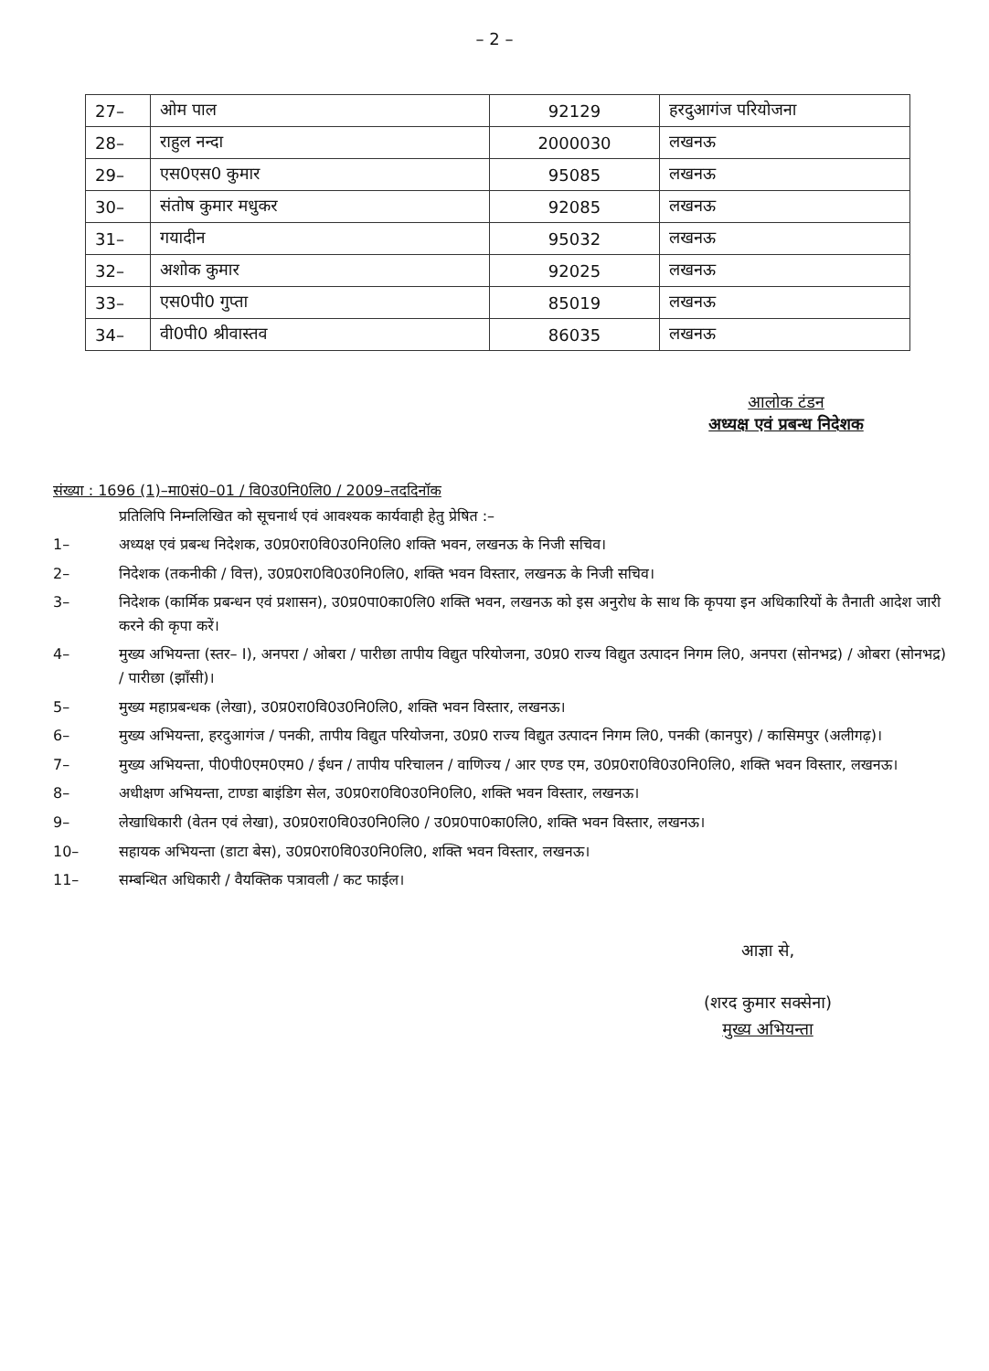– 2 –
| 27– | ओम पाल | 92129 | हरदुआगंज परियोजना |
| 28– | राहुल नन्दा | 2000030 | लखनऊ |
| 29– | एस0एस0 कुमार | 95085 | लखनऊ |
| 30– | संतोष कुमार मधुकर | 92085 | लखनऊ |
| 31– | गयादीन | 95032 | लखनऊ |
| 32– | अशोक कुमार | 92025 | लखनऊ |
| 33– | एस0पी0 गुप्ता | 85019 | लखनऊ |
| 34– | वी0पी0 श्रीवास्तव | 86035 | लखनऊ |
आलोक टंडन
अध्यक्ष एवं प्रबन्ध निदेशक
संख्या : 1696 (1)–मा0सं0–01 / वि0उ0नि0लि0 / 2009–तददिनॉक
प्रतिलिपि निम्नलिखित को सूचनार्थ एवं आवश्यक कार्यवाही हेतु प्रेषित :–
1– अध्यक्ष एवं प्रबन्ध निदेशक, उ0प्र0रा0वि0उ0नि0लि0 शक्ति भवन, लखनऊ के निजी सचिव।
2– निदेशक (तकनीकी / वित्त), उ0प्र0रा0वि0उ0नि0लि0, शक्ति भवन विस्तार, लखनऊ के निजी सचिव।
3– निदेशक (कार्मिक प्रबन्धन एवं प्रशासन), उ0प्र0पा0का0लि0 शक्ति भवन, लखनऊ को इस अनुरोध के साथ कि कृपया इन अधिकारियों के तैनाती आदेश जारी करने की कृपा करें।
4– मुख्य अभियन्ता (स्तर– I), अनपरा / ओबरा / पारीछा तापीय विद्युत परियोजना, उ0प्र0 राज्य विद्युत उत्पादन निगम लि0, अनपरा (सोनभद्र) / ओबरा (सोनभद्र) / पारीछा (झाँसी)।
5– मुख्य महाप्रबन्धक (लेखा), उ0प्र0रा0वि0उ0नि0लि0, शक्ति भवन विस्तार, लखनऊ।
6– मुख्य अभियन्ता, हरदुआगंज / पनकी, तापीय विद्युत परियोजना, उ0प्र0 राज्य विद्युत उत्पादन निगम लि0, पनकी (कानपुर) / कासिमपुर (अलीगढ़)।
7– मुख्य अभियन्ता, पी0पी0एम0एम0 / ईधन / तापीय परिचालन / वाणिज्य / आर एण्ड एम, उ0प्र0रा0वि0उ0नि0लि0, शक्ति भवन विस्तार, लखनऊ।
8– अधीक्षण अभियन्ता, टाण्डा बाइंडिग सेल, उ0प्र0रा0वि0उ0नि0लि0, शक्ति भवन विस्तार, लखनऊ।
9– लेखाधिकारी (वेतन एवं लेखा), उ0प्र0रा0वि0उ0नि0लि0 / उ0प्र0पा0का0लि0, शक्ति भवन विस्तार, लखनऊ।
10– सहायक अभियन्ता (डाटा बेस), उ0प्र0रा0वि0उ0नि0लि0, शक्ति भवन विस्तार, लखनऊ।
11– सम्बन्धित अधिकारी / वैयक्तिक पत्रावली / कट फाईल।
आज्ञा से,
(शरद कुमार सक्सेना)
मुख्य अभियन्ता